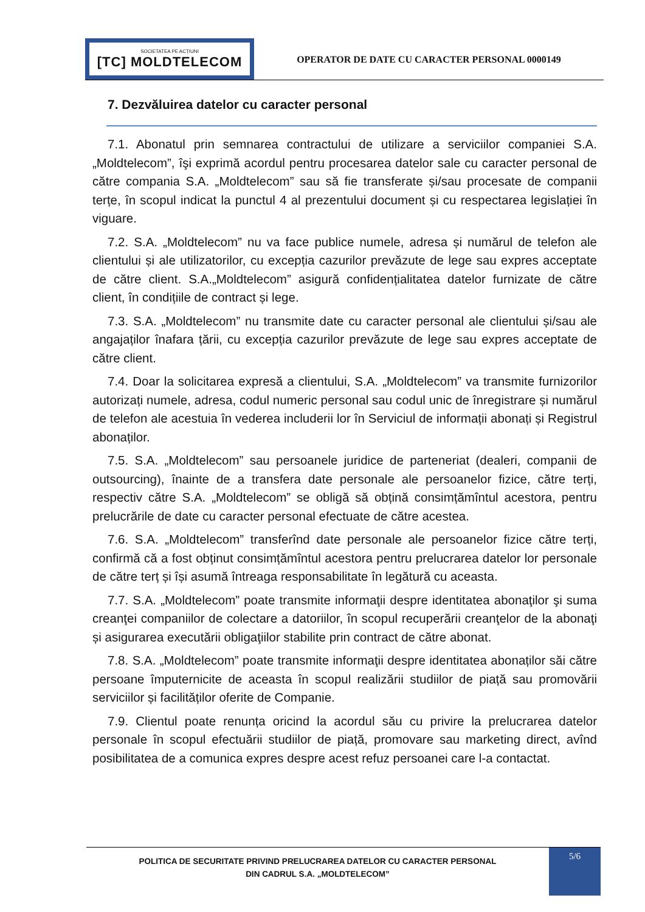SOCIETATEA PE ACȚIUNI
[TC] MOLDTELECOM
OPERATOR DE DATE CU CARACTER PERSONAL 0000149
7. Dezvăluirea datelor cu caracter personal
7.1. Abonatul prin semnarea contractului de utilizare a serviciilor companiei S.A. „Moldtelecom”, îşi exprimă acordul pentru procesarea datelor sale cu caracter personal de către compania S.A. „Moldtelecom” sau să fie transferate și/sau procesate de companii terțe, în scopul indicat la punctul 4 al prezentului document și cu respectarea legislației în viguare.
7.2. S.A. „Moldtelecom” nu va face publice numele, adresa și numărul de telefon ale clientului și ale utilizatorilor, cu excepția cazurilor prevăzute de lege sau expres acceptate de către client. S.A.„Moldtelecom” asigură confidențialitatea datelor furnizate de către client, în condițiile de contract și lege.
7.3. S.A. „Moldtelecom” nu transmite date cu caracter personal ale clientului și/sau ale angajaților înafara țării, cu excepția cazurilor prevăzute de lege sau expres acceptate de către client.
7.4. Doar la solicitarea expresă a clientului, S.A. „Moldtelecom” va transmite furnizorilor autorizați numele, adresa, codul numeric personal sau codul unic de înregistrare și numărul de telefon ale acestuia în vederea includerii lor în Serviciul de informații abonați și Registrul abonaților.
7.5. S.A. „Moldtelecom” sau persoanele juridice de parteneriat (dealeri, companii de outsourcing), înainte de a transfera date personale ale persoanelor fizice, către terți, respectiv către S.A. „Moldtelecom” se obligă să obțină consimțămîntul acestora, pentru prelucrările de date cu caracter personal efectuate de către acestea.
7.6. S.A. „Moldtelecom” transferînd date personale ale persoanelor fizice către terți, confirmă că a fost obținut consimțămîntul acestora pentru prelucrarea datelor lor personale de către terț și își asumă întreaga responsabilitate în legătură cu aceasta.
7.7. S.A. „Moldtelecom” poate transmite informaţii despre identitatea abonaţilor şi suma creanţei companiilor de colectare a datoriilor, în scopul recuperării creanţelor de la abonaţi și asigurarea executării obligaţiilor stabilite prin contract de către abonat.
7.8. S.A. „Moldtelecom” poate transmite informaţii despre identitatea abonaților săi către persoane împuternicite de aceasta în scopul realizării studiilor de piață sau promovării serviciilor și facilităților oferite de Companie.
7.9. Clientul poate renunța oricind la acordul său cu privire la prelucrarea datelor personale în scopul efectuării studiilor de piață, promovare sau marketing direct, avînd posibilitatea de a comunica expres despre acest refuz persoanei care l-a contactat.
POLITICA DE SECURITATE PRIVIND PRELUCRAREA DATELOR CU CARACTER PERSONAL
DIN CADRUL S.A. „MOLDTELECOM”
5/6